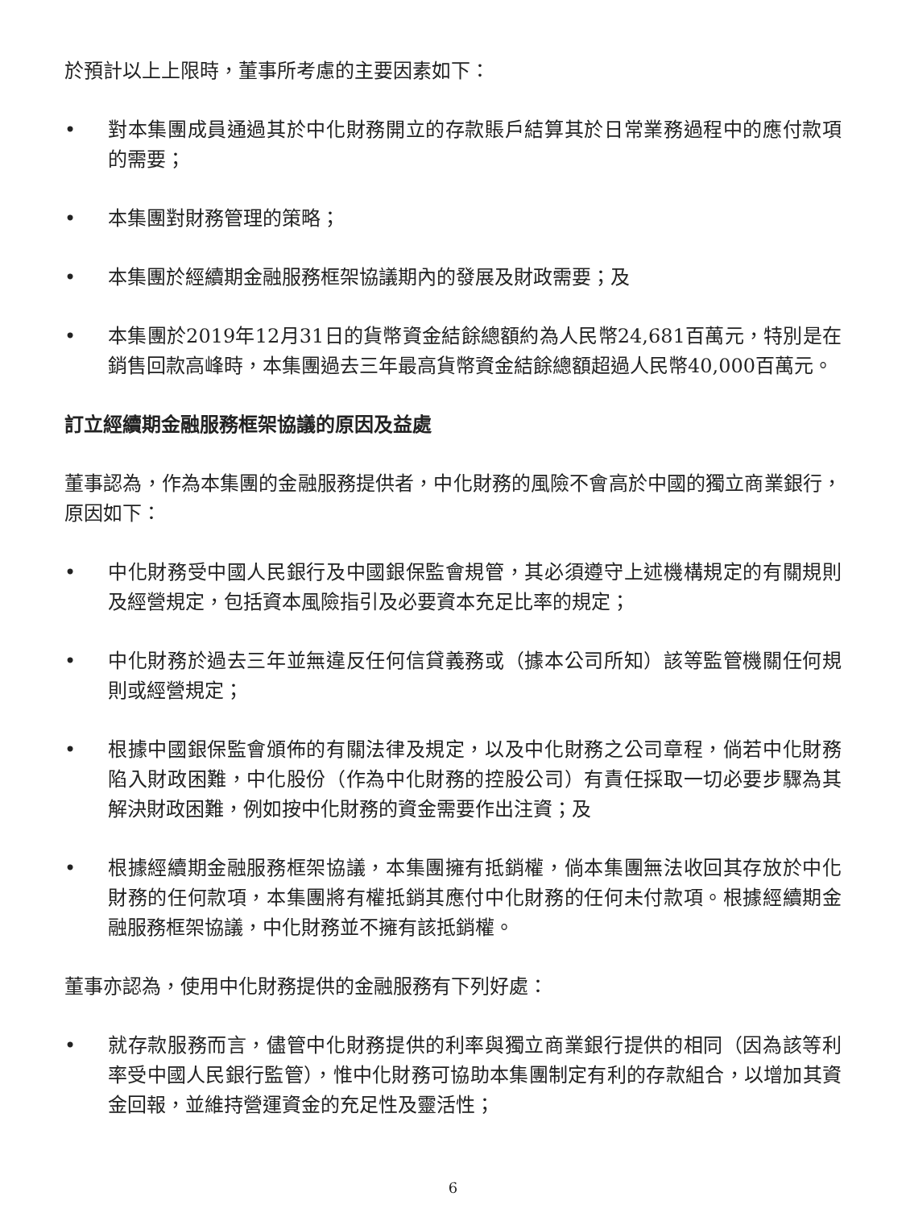於預計以上上限時，董事所考慮的主要因素如下：
• 對本集團成員通過其於中化財務開立的存款賬戶結算其於日常業務過程中的應付款項的需要；
• 本集團對財務管理的策略；
• 本集團於經續期金融服務框架協議期內的發展及財政需要；及
• 本集團於2019年12月31日的貨幣資金結餘總額約為人民幣24,681百萬元，特別是在銷售回款高峰時，本集團過去三年最高貨幣資金結餘總額超過人民幣40,000百萬元。
訂立經續期金融服務框架協議的原因及益處
董事認為，作為本集團的金融服務提供者，中化財務的風險不會高於中國的獨立商業銀行，原因如下：
• 中化財務受中國人民銀行及中國銀保監會規管，其必須遵守上述機構規定的有關規則及經營規定，包括資本風險指引及必要資本充足比率的規定；
• 中化財務於過去三年並無違反任何信貸義務或（據本公司所知）該等監管機關任何規則或經營規定；
• 根據中國銀保監會頒佈的有關法律及規定，以及中化財務之公司章程，倘若中化財務陷入財政困難，中化股份（作為中化財務的控股公司）有責任採取一切必要步驟為其解決財政困難，例如按中化財務的資金需要作出注資；及
• 根據經續期金融服務框架協議，本集團擁有抵銷權，倘本集團無法收回其存放於中化財務的任何款項，本集團將有權抵銷其應付中化財務的任何未付款項。根據經續期金融服務框架協議，中化財務並不擁有該抵銷權。
董事亦認為，使用中化財務提供的金融服務有下列好處：
• 就存款服務而言，儘管中化財務提供的利率與獨立商業銀行提供的相同（因為該等利率受中國人民銀行監管），惟中化財務可協助本集團制定有利的存款組合，以增加其資金回報，並維持營運資金的充足性及靈活性；
6